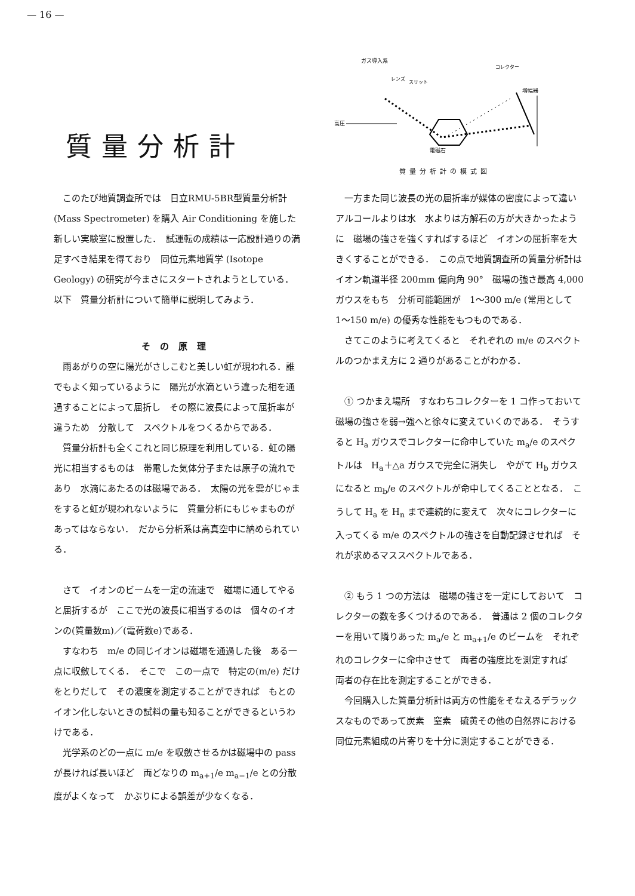— 16 —
質量分析計
ガス導入系
レンズ
スリット
コレクター
増幅器
高圧
電磁石
質量分析計の模式図
このたび地質調査所では　日立RMU-5BR型質量分析計 (Mass Spectrometer) を購入 Air Conditioning を施した新しい実験室に設置した．　試運転の成績は一応設計通りの満足すべき結果を得ており　同位元素地質学 (Isotope Geology) の研究が今まさにスタートされようとしている．　以下　質量分析計について簡単に説明してみよう．
その原理
雨あがりの空に陽光がさしこむと美しい虹が現われる．誰でもよく知っているように　陽光が水滴という違った相を通過することによって屈折し　その際に波長によって屈折率が違うため　分散して　スペクトルをつくるからである．
質量分析計も全くこれと同じ原理を利用している．虹の陽光に相当するものは　帯電した気体分子または原子の流れであり　水滴にあたるのは磁場である．　太陽の光を雲がじゃまをすると虹が現われないように　質量分析にもじゃまものがあってはならない．　だから分析系は高真空中に納められている．
さて　イオンのビームを一定の流速で　磁場に通してやると屈折するが　ここで光の波長に相当するのは　個々のイオンの(質量数m)／(電荷数e)である．
すなわち　m/e の同じイオンは磁場を通過した後　ある一点に収斂してくる．　そこで　この一点で　特定の(m/e) だけをとりだして　その濃度を測定することができれば　もとのイオン化しないときの試料の量も知ることができるというわけである．
光学系のどの一点に m/e を収斂させるかは磁場中の pass が長ければ長いほど　両どなりの m<sub>a+1</sub>/e m<sub>a−1</sub>/e との分散度がよくなって　かぶりによる誤差が少なくなる．
一方また同じ波長の光の屈折率が媒体の密度によって違い　アルコールよりは水　水よりは方解石の方が大きかったように　磁場の強さを強くすればするほど　イオンの屈折率を大きくすることができる．　この点で地質調査所の質量分析計は　イオン軌道半径 200mm 偏向角 90°　磁場の強さ最高 4,000 ガウスをもち　分析可能範囲が　1〜300 m/e (常用として 1〜150 m/e) の優秀な性能をもつものである．
さてこのように考えてくると　それぞれの m/e のスペクトルのつかまえ方に 2 通りがあることがわかる．
① つかまえ場所　すなわちコレクターを 1 コ作っておいて　磁場の強さを弱→強へと徐々に変えていくのである．　そうすると H<sub>a</sub> ガウスでコレクターに命中していた m<sub>a</sub>/e のスペクトルは　H<sub>a</sub>＋△a ガウスで完全に消失し　やがて H<sub>b</sub> ガウスになると m<sub>b</sub>/e のスペクトルが命中してくることとなる．　こうして H<sub>a</sub> を H<sub>n</sub> まで連続的に変えて　次々にコレクターに入ってくる m/e のスペクトルの強さを自動記録させれば　それが求めるマススペクトルである．
② もう 1 つの方法は　磁場の強さを一定にしておいて　コレクターの数を多くつけるのである．　普通は 2 個のコレクターを用いて隣りあった m<sub>a</sub>/e と m<sub>a+1</sub>/e のビームを　それぞれのコレクターに命中させて　両者の強度比を測定すれば　両者の存在比を測定することができる．
今回購入した質量分析計は両方の性能をそなえるデラックスなものであって炭素　窒素　硫黄その他の自然界における同位元素組成の片寄りを十分に測定することができる．